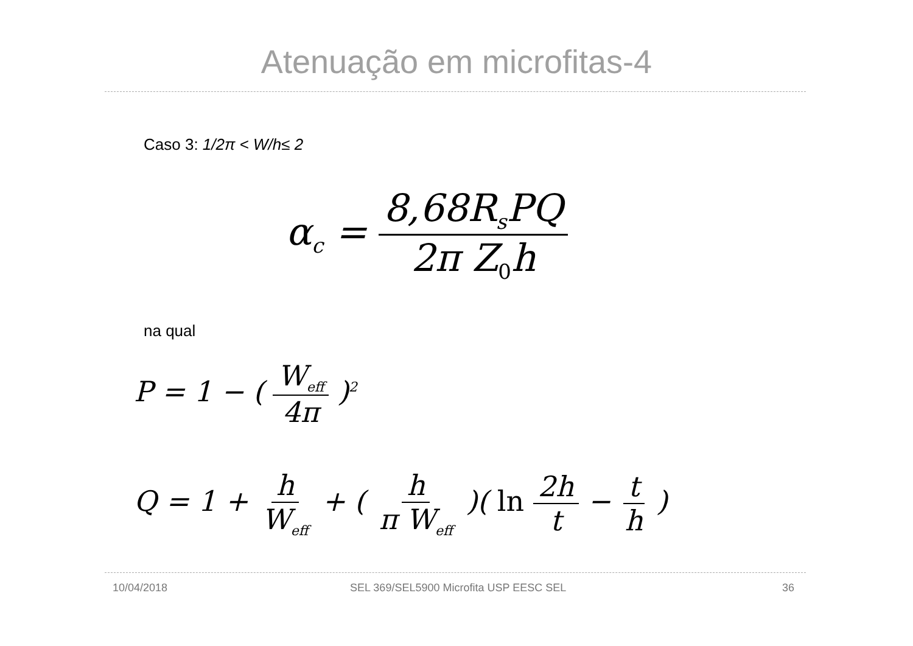Atenuação em microfitas-4
Caso 3: 1/2π < W/h≤ 2
α<sub>c</sub> = 8,68R<sub>s</sub>PQ 2π Z<sub>0</sub>h
na qual
P = 1 − ( W<sub>eff</sub> 4π )<sup>2</sup>
Q = 1 + h W<sub>eff</sub> + ( h π W<sub>eff</sub> )( ln 2h t − t h )
10/04/2018
SEL 369/SEL5900 Microfita USP EESC SEL
36